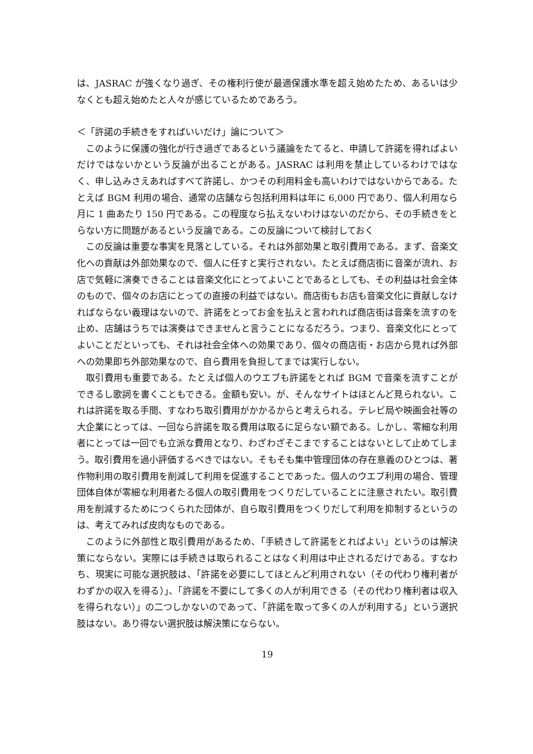は、JASRAC が強くなり過ぎ、その権利行使が最適保護水準を超え始めたため、あるいは少なくとも超え始めたと人々が感じているためであろう。
＜「許諾の手続きをすればいいだけ」論について＞
このように保護の強化が行き過ぎであるという議論をたてると、申請して許諾を得ればよいだけではないかという反論が出ることがある。JASRAC は利用を禁止しているわけではなく、申し込みさえあればすべて許諾し、かつその利用料金も高いわけではないからである。たとえば BGM 利用の場合、通常の店舗なら包括利用料は年に 6,000 円であり、個人利用なら月に 1 曲あたり 150 円である。この程度なら払えないわけはないのだから、その手続きをとらない方に問題があるという反論である。この反論について検討しておく
この反論は重要な事実を見落としている。それは外部効果と取引費用である。まず、音楽文化への貢献は外部効果なので、個人に任すと実行されない。たとえば商店街に音楽が流れ、お店で気軽に演奏できることは音楽文化にとってよいことであるとしても、その利益は社会全体のもので、個々のお店にとっての直接の利益ではない。商店街もお店も音楽文化に貢献しなければならない義理はないので、許諾をとってお金を払えと言われれば商店街は音楽を流すのを止め、店舗はうちでは演奏はできませんと言うことになるだろう。つまり、音楽文化にとってよいことだといっても、それは社会全体への効果であり、個々の商店街・お店から見れば外部への効果即ち外部効果なので、自ら費用を負担してまでは実行しない。
取引費用も重要である。たとえば個人のウエブも許諾をとれば BGM で音楽を流すことができるし歌詞を書くこともできる。金額も安い。が、そんなサイトはほとんど見られない。これは許諾を取る手間、すなわち取引費用がかかるからと考えられる。テレビ局や映画会社等の大企業にとっては、一回なら許諾を取る費用は取るに足らない額である。しかし、零細な利用者にとっては一回でも立派な費用となり、わざわざそこまですることはないとして止めてしまう。取引費用を過小評価するべきではない。そもそも集中管理団体の存在意義のひとつは、著作物利用の取引費用を削減して利用を促進することであった。個人のウエブ利用の場合、管理団体自体が零細な利用者たる個人の取引費用をつくりだしていることに注意されたい。取引費用を削減するためにつくられた団体が、自ら取引費用をつくりだして利用を抑制するというのは、考えてみれば皮肉なものである。
このように外部性と取引費用があるため、「手続きして許諾をとればよい」というのは解決策にならない。実際には手続きは取られることはなく利用は中止されるだけである。すなわち、現実に可能な選択肢は、「許諾を必要にしてほとんど利用されない（その代わり権利者がわずかの収入を得る）」、「許諾を不要にして多くの人が利用できる（その代わり権利者は収入を得られない）」の二つしかないのであって、「許諾を取って多くの人が利用する」という選択肢はない。あり得ない選択肢は解決策にならない。
19